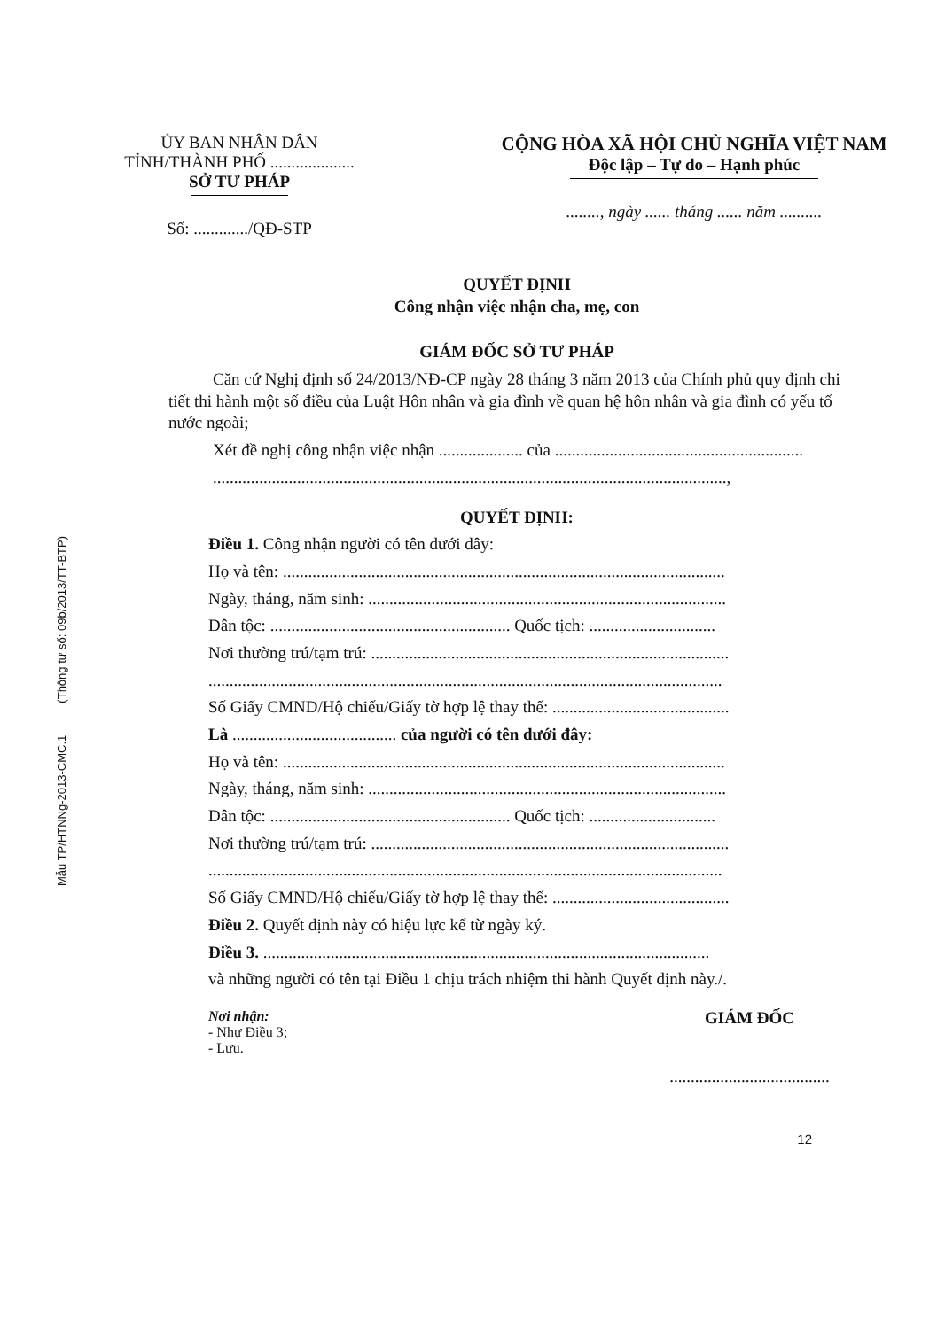Mẫu TP/HTNNg-2013-CMC.1 (Thông tư số: 09b/2013/TT-BTP)
ỦY BAN NHÂN DÂN
TỈNH/THÀNH PHỐ ....................
SỞ TƯ PHÁP
Số: ............./QĐ-STP
CỘNG HÒA XÃ HỘI CHỦ NGHĨA VIỆT NAM
Độc lập – Tự do – Hạnh phúc
........, ngày ...... tháng ...... năm ..........
QUYẾT ĐỊNH
Công nhận việc nhận cha, mẹ, con
GIÁM ĐỐC SỞ TƯ PHÁP
Căn cứ Nghị định số 24/2013/NĐ-CP ngày 28 tháng 3 năm 2013 của Chính phủ quy định chi tiết thi hành một số điều của Luật Hôn nhân và gia đình về quan hệ hôn nhân và gia đình có yếu tố nước ngoài;
Xét đề nghị công nhận việc nhận .................... của ...........................................................
..........................................................................................................................,
QUYẾT ĐỊNH:
Điều 1. Công nhận người có tên dưới đây:
Họ và tên: .........................................................................................................
Ngày, tháng, năm sinh: .....................................................................................
Dân tộc: ......................................................... Quốc tịch: ..............................
Nơi thường trú/tạm trú: .....................................................................................
..........................................................................................................................
Số Giấy CMND/Hộ chiếu/Giấy tờ hợp lệ thay thế: ..........................................
Là ....................................... của người có tên dưới đây:
Họ và tên: .........................................................................................................
Ngày, tháng, năm sinh: .....................................................................................
Dân tộc: ......................................................... Quốc tịch: ..............................
Nơi thường trú/tạm trú: .....................................................................................
..........................................................................................................................
Số Giấy CMND/Hộ chiếu/Giấy tờ hợp lệ thay thế: ..........................................
Điều 2. Quyết định này có hiệu lực kể từ ngày ký.
Điều 3. ..........................................................................................................
và những người có tên tại Điều 1 chịu trách nhiệm thi hành Quyết định này./.
Nơi nhận:
- Như Điều 3;
- Lưu.
GIÁM ĐỐC
......................................
12